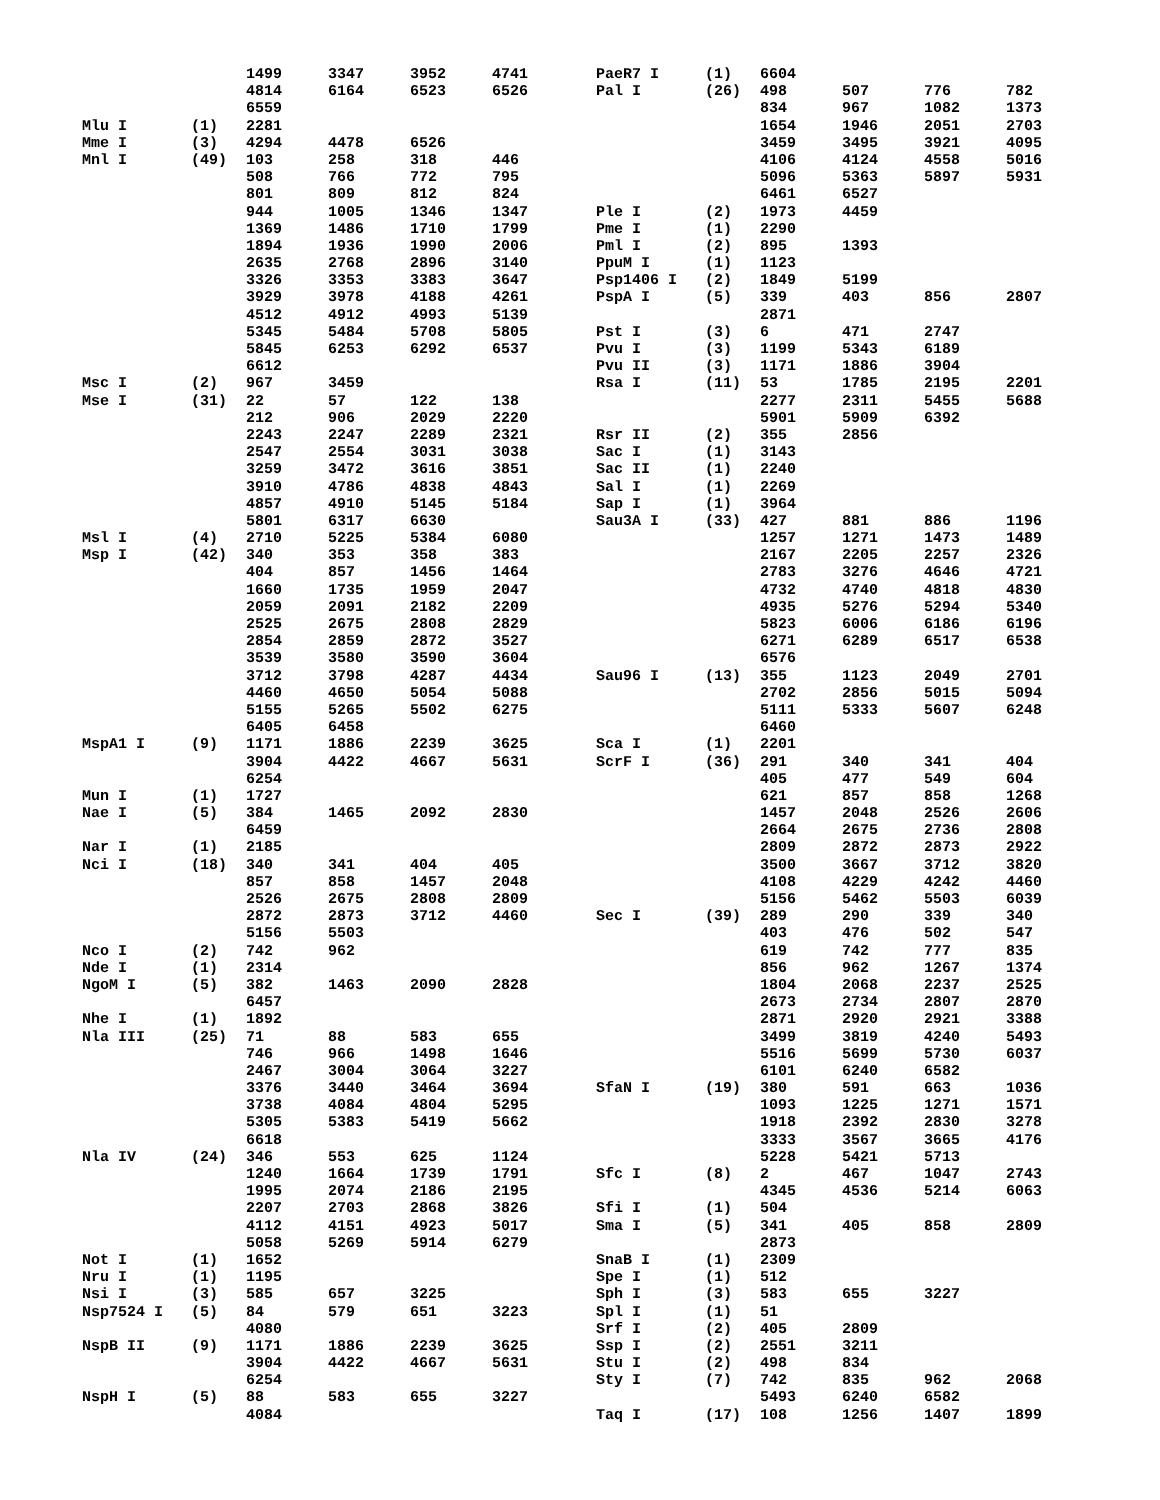| | | 1499 | 3347 | 3952 | 4741 |
| | | 4814 | 6164 | 6523 | 6526 |
| | | 6559 | | | |
| Mlu I | (1) | 2281 | | | |
| Mme I | (3) | 4294 | 4478 | 6526 | |
| Mnl I | (49) | 103 | 258 | 318 | 446 |
| | | 508 | 766 | 772 | 795 |
| | | 801 | 809 | 812 | 824 |
| | | 944 | 1005 | 1346 | 1347 |
| | | 1369 | 1486 | 1710 | 1799 |
| | | 1894 | 1936 | 1990 | 2006 |
| | | 2635 | 2768 | 2896 | 3140 |
| | | 3326 | 3353 | 3383 | 3647 |
| | | 3929 | 3978 | 4188 | 4261 |
| | | 4512 | 4912 | 4993 | 5139 |
| | | 5345 | 5484 | 5708 | 5805 |
| | | 5845 | 6253 | 6292 | 6537 |
| | | 6612 | | | |
| Msc I | (2) | 967 | 3459 | | |
| Mse I | (31) | 22 | 57 | 122 | 138 |
| | | 212 | 906 | 2029 | 2220 |
| | | 2243 | 2247 | 2289 | 2321 |
| | | 2547 | 2554 | 3031 | 3038 |
| | | 3259 | 3472 | 3616 | 3851 |
| | | 3910 | 4786 | 4838 | 4843 |
| | | 4857 | 4910 | 5145 | 5184 |
| | | 5801 | 6317 | 6630 | |
| Msl I | (4) | 2710 | 5225 | 5384 | 6080 |
| Msp I | (42) | 340 | 353 | 358 | 383 |
| | | 404 | 857 | 1456 | 1464 |
| | | 1660 | 1735 | 1959 | 2047 |
| | | 2059 | 2091 | 2182 | 2209 |
| | | 2525 | 2675 | 2808 | 2829 |
| | | 2854 | 2859 | 2872 | 3527 |
| | | 3539 | 3580 | 3590 | 3604 |
| | | 3712 | 3798 | 4287 | 4434 |
| | | 4460 | 4650 | 5054 | 5088 |
| | | 5155 | 5265 | 5502 | 6275 |
| | | 6405 | 6458 | | |
| MspA1 I | (9) | 1171 | 1886 | 2239 | 3625 |
| | | 3904 | 4422 | 4667 | 5631 |
| | | 6254 | | | |
| Mun I | (1) | 1727 | | | |
| Nae I | (5) | 384 | 1465 | 2092 | 2830 |
| | | 6459 | | | |
| Nar I | (1) | 2185 | | | |
| Nci I | (18) | 340 | 341 | 404 | 405 |
| | | 857 | 858 | 1457 | 2048 |
| | | 2526 | 2675 | 2808 | 2809 |
| | | 2872 | 2873 | 3712 | 4460 |
| | | 5156 | 5503 | | |
| Nco I | (2) | 742 | 962 | | |
| Nde I | (1) | 2314 | | | |
| NgoM I | (5) | 382 | 1463 | 2090 | 2828 |
| | | 6457 | | | |
| Nhe I | (1) | 1892 | | | |
| Nla III | (25) | 71 | 88 | 583 | 655 |
| | | 746 | 966 | 1498 | 1646 |
| | | 2467 | 3004 | 3064 | 3227 |
| | | 3376 | 3440 | 3464 | 3694 |
| | | 3738 | 4084 | 4804 | 5295 |
| | | 5305 | 5383 | 5419 | 5662 |
| | | 6618 | | | |
| Nla IV | (24) | 346 | 553 | 625 | 1124 |
| | | 1240 | 1664 | 1739 | 1791 |
| | | 1995 | 2074 | 2186 | 2195 |
| | | 2207 | 2703 | 2868 | 3826 |
| | | 4112 | 4151 | 4923 | 5017 |
| | | 5058 | 5269 | 5914 | 6279 |
| Not I | (1) | 1652 | | | |
| Nru I | (1) | 1195 | | | |
| Nsi I | (3) | 585 | 657 | 3225 | |
| Nsp7524 I | (5) | 84 | 579 | 651 | 3223 |
| | | 4080 | | | |
| NspB II | (9) | 1171 | 1886 | 2239 | 3625 |
| | | 3904 | 4422 | 4667 | 5631 |
| | | 6254 | | | |
| NspH I | (5) | 88 | 583 | 655 | 3227 |
| | | 4084 | | | |
| PaeR7 I | (1) | 6604 | | | |
| Pal I | (26) | 498 | 507 | 776 | 782 |
| | | 834 | 967 | 1082 | 1373 |
| | | 1654 | 1946 | 2051 | 2703 |
| | | 3459 | 3495 | 3921 | 4095 |
| | | 4106 | 4124 | 4558 | 5016 |
| | | 5096 | 5363 | 5897 | 5931 |
| | | 6461 | 6527 | | |
| Ple I | (2) | 1973 | 4459 | | |
| Pme I | (1) | 2290 | | | |
| Pml I | (2) | 895 | 1393 | | |
| PpuM I | (1) | 1123 | | | |
| Psp1406 I | (2) | 1849 | 5199 | | |
| PspA I | (5) | 339 | 403 | 856 | 2807 |
| | | 2871 | | | |
| Pst I | (3) | 6 | 471 | 2747 | |
| Pvu I | (3) | 1199 | 5343 | 6189 | |
| Pvu II | (3) | 1171 | 1886 | 3904 | |
| Rsa I | (11) | 53 | 1785 | 2195 | 2201 |
| | | 2277 | 2311 | 5455 | 5688 |
| | | 5901 | 5909 | 6392 | |
| Rsr II | (2) | 355 | 2856 | | |
| Sac I | (1) | 3143 | | | |
| Sac II | (1) | 2240 | | | |
| Sal I | (1) | 2269 | | | |
| Sap I | (1) | 3964 | | | |
| Sau3A I | (33) | 427 | 881 | 886 | 1196 |
| | | 1257 | 1271 | 1473 | 1489 |
| | | 2167 | 2205 | 2257 | 2326 |
| | | 2783 | 3276 | 4646 | 4721 |
| | | 4732 | 4740 | 4818 | 4830 |
| | | 4935 | 5276 | 5294 | 5340 |
| | | 5823 | 6006 | 6186 | 6196 |
| | | 6271 | 6289 | 6517 | 6538 |
| | | 6576 | | | |
| Sau96 I | (13) | 355 | 1123 | 2049 | 2701 |
| | | 2702 | 2856 | 5015 | 5094 |
| | | 5111 | 5333 | 5607 | 6248 |
| | | 6460 | | | |
| Sca I | (1) | 2201 | | | |
| ScrF I | (36) | 291 | 340 | 341 | 404 |
| | | 405 | 477 | 549 | 604 |
| | | 621 | 857 | 858 | 1268 |
| | | 1457 | 2048 | 2526 | 2606 |
| | | 2664 | 2675 | 2736 | 2808 |
| | | 2809 | 2872 | 2873 | 2922 |
| | | 3500 | 3667 | 3712 | 3820 |
| | | 4108 | 4229 | 4242 | 4460 |
| | | 5156 | 5462 | 5503 | 6039 |
| Sec I | (39) | 289 | 290 | 339 | 340 |
| | | 403 | 476 | 502 | 547 |
| | | 619 | 742 | 777 | 835 |
| | | 856 | 962 | 1267 | 1374 |
| | | 1804 | 2068 | 2237 | 2525 |
| | | 2673 | 2734 | 2807 | 2870 |
| | | 2871 | 2920 | 2921 | 3388 |
| | | 3499 | 3819 | 4240 | 5493 |
| | | 5516 | 5699 | 5730 | 6037 |
| | | 6101 | 6240 | 6582 | |
| SfaN I | (19) | 380 | 591 | 663 | 1036 |
| | | 1093 | 1225 | 1271 | 1571 |
| | | 1918 | 2392 | 2830 | 3278 |
| | | 3333 | 3567 | 3665 | 4176 |
| | | 5228 | 5421 | 5713 | |
| Sfc I | (8) | 2 | 467 | 1047 | 2743 |
| | | 4345 | 4536 | 5214 | 6063 |
| Sfi I | (1) | 504 | | | |
| Sma I | (5) | 341 | 405 | 858 | 2809 |
| | | 2873 | | | |
| SnaB I | (1) | 2309 | | | |
| Spe I | (1) | 512 | | | |
| Sph I | (3) | 583 | 655 | 3227 | |
| Spl I | (1) | 51 | | | |
| Srf I | (2) | 405 | 2809 | | |
| Ssp I | (2) | 2551 | 3211 | | |
| Stu I | (2) | 498 | 834 | | |
| Sty I | (7) | 742 | 835 | 962 | 2068 |
| | | 5493 | 6240 | 6582 | |
| Taq I | (17) | 108 | 1256 | 1407 | 1899 |